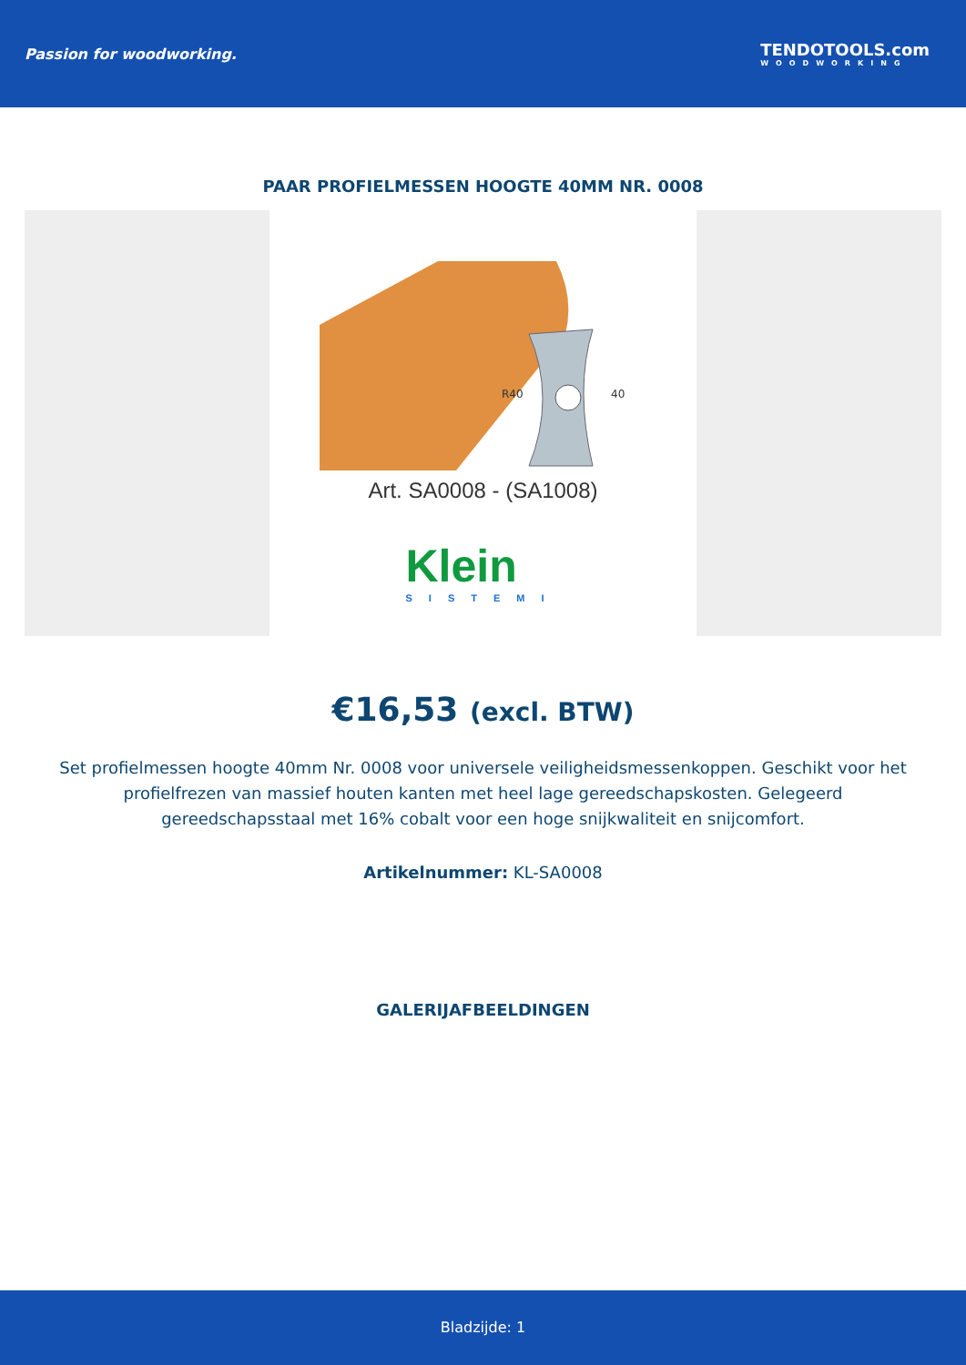Passion for woodworking. TENDOTOOLS.com
WOODWORKING
PAAR PROFIELMESSEN HOOGTE 40MM NR. 0008
40
R40
Art. SA0008 - (SA1008)
Klein
SISTEMI
€16,53 (excl. BTW)
Set profielmessen hoogte 40mm Nr. 0008 voor universele veiligheidsmessenkoppen. Geschikt voor het profielfrezen van massief houten kanten met heel lage gereedschapskosten. Gelegeerd gereedschapsstaal met 16% cobalt voor een hoge snijkwaliteit en snijcomfort.
Artikelnummer: KL-SA0008
GALERIJAFBEELDINGEN
Bladzijde: 1